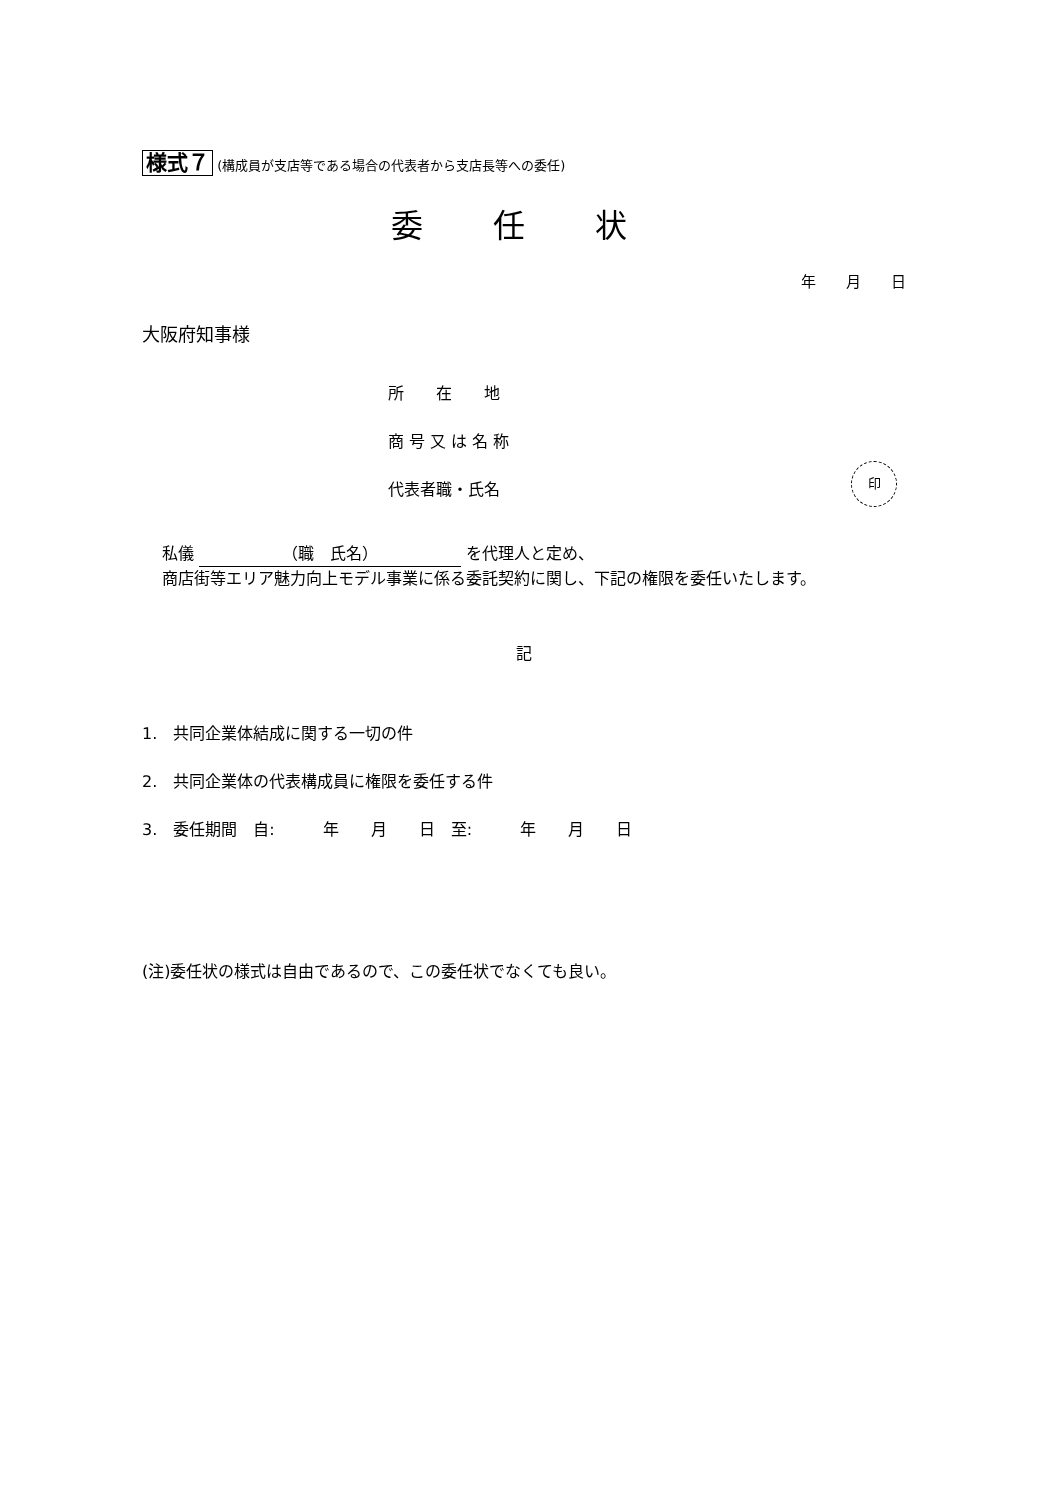様式７ (構成員が支店等である場合の代表者から支店長等への委任)
委 任 状
年　　月　　日
大阪府知事様
所　　在　　地
商 号 又 は 名 称
代表者職・氏名
印
私儀 （職　氏名） を代理人と定め、
商店街等エリア魅力向上モデル事業に係る委託契約に関し、下記の権限を委任いたします。
記
1.　共同企業体結成に関する一切の件
2.　共同企業体の代表構成員に権限を委任する件
3.　委任期間　自:　　　年　　月　　日　至:　　　年　　月　　日
(注)委任状の様式は自由であるので、この委任状でなくても良い。